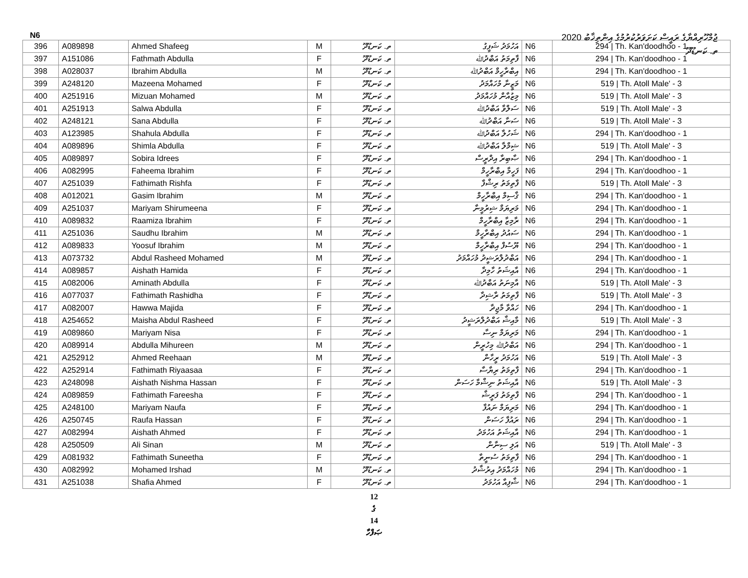N6 ޖުމްހޫރިއްޔާގެ ރައީސް ކަށަވަރުކުރުމުގެ އިންތިޚާބު 2020
ތ. ކަނޑޫދޫ
| 396 | A089898 | Ahmed Shafeeg | M | ތ. ކަނޑޫދޫ | އަހުމަދު ޝަފީގު | N6 | 294 / Th. Kan'doodhoo - 1 |
| 397 | A151086 | Fathmath Abdulla | F | ތ. ކަނޑޫދޫ | ފާތިމަތު އަބްދުﷲ | N6 | 294 / Th. Kan'doodhoo - 1 |
| 398 | A028037 | Ibrahim Abdulla | M | ތ. ކަނޑޫދޫ | އިބްރާހީމް އަބްދުﷲ | N6 | 294 / Th. Kan'doodhoo - 1 |
| 399 | A248120 | Mazeena Mohamed | F | ތ. ކަނޑޫދޫ | މަޒީނާ މުހައްމަދު | N6 | 519 / Th. Atoll Male' - 3 |
| 400 | A251916 | Mizuan Mohamed | M | ތ. ކަނޑޫދޫ | މިޒުއާން މުހައްމަދު | N6 | 519 / Th. Atoll Male' - 3 |
| 401 | A251913 | Salwa Abdulla | F | ތ. ކަނޑޫދޫ | ސަލްވާ އަބްދުﷲ | N6 | 519 / Th. Atoll Male' - 3 |
| 402 | A248121 | Sana Abdulla | F | ތ. ކަނޑޫދޫ | ސަނާ އަބްދުﷲ | N6 | 519 / Th. Atoll Male' - 3 |
| 403 | A123985 | Shahula Abdulla | F | ތ. ކަނޑޫދޫ | ޝަހުލާ އަބްދުﷲ | N6 | 294 / Th. Kan'doodhoo - 1 |
| 404 | A089896 | Shimla Abdulla | F | ތ. ކަނޑޫދޫ | ޝިމްލާ އަބްދުﷲ | N6 | 519 / Th. Atoll Male' - 3 |
| 405 | A089897 | Sobira Idrees | F | ތ. ކަނޑޫދޫ | ޞާބިރާ އިދްރީސް | N6 | 294 / Th. Kan'doodhoo - 1 |
| 406 | A082995 | Faheema Ibrahim | F | ތ. ކަނޑޫދޫ | ފަހީމާ އިބްރާހީމް | N6 | 294 / Th. Kan'doodhoo - 1 |
| 407 | A251039 | Fathimath Rishfa | F | ތ. ކަނޑޫދޫ | ފާތިމަތު ރިޝްފާ | N6 | 519 / Th. Atoll Male' - 3 |
| 408 | A012021 | Gasim Ibrahim | M | ތ. ކަނޑޫދޫ | ޤާސިމް އިބްރާހީމް | N6 | 294 / Th. Kan'doodhoo - 1 |
| 409 | A251037 | Mariyam Shirumeena | F | ތ. ކަނޑޫދޫ | މަރިޔަމް ޝިރުމީނާ | N6 | 294 / Th. Kan'doodhoo - 1 |
| 410 | A089832 | Raamiza Ibrahim | F | ތ. ކަނޑޫދޫ | ރާމިޒާ އިބްރާހީމް | N6 | 294 / Th. Kan'doodhoo - 1 |
| 411 | A251036 | Saudhu Ibrahim | M | ތ. ކަނޑޫދޫ | ސައުދު އިބްރާހީމް | N6 | 294 / Th. Kan'doodhoo - 1 |
| 412 | A089833 | Yoosuf Ibrahim | M | ތ. ކަނޑޫދޫ | ޔޫސުފް އިބްރާހީމް | N6 | 294 / Th. Kan'doodhoo - 1 |
| 413 | A073732 | Abdul Rasheed Mohamed | M | ތ. ކަނޑޫދޫ | އަބްދުލްރަޝީދު މުހައްމަދު | N6 | 294 / Th. Kan'doodhoo - 1 |
| 414 | A089857 | Aishath Hamida | F | ތ. ކަނޑޫދޫ | އާއިޝަތު ހާމިދާ | N6 | 294 / Th. Kan'doodhoo - 1 |
| 415 | A082006 | Aminath Abdulla | F | ތ. ކަނޑޫދޫ | އާމިނަތު އަބްދުﷲ | N6 | 519 / Th. Atoll Male' - 3 |
| 416 | A077037 | Fathimath Rashidha | F | ތ. ކަނޑޫދޫ | ފާތިމަތު ރާޝިދާ | N6 | 519 / Th. Atoll Male' - 3 |
| 417 | A082007 | Hawwa Majida | F | ތ. ކަނޑޫދޫ | ހައްވާ މާޖިދާ | N6 | 294 / Th. Kan'doodhoo - 1 |
| 418 | A254652 | Maisha Abdul Rasheed | F | ތ. ކަނޑޫދޫ | މާއިޝާ އަބްދުލްރަޝީދު | N6 | 519 / Th. Atoll Male' - 3 |
| 419 | A089860 | Mariyam Nisa | F | ތ. ކަނޑޫދޫ | މަރިޔަމް ނިސާ | N6 | 294 / Th. Kan'doodhoo - 1 |
| 420 | A089914 | Abdulla Mihureen | M | ތ. ކަނޑޫދޫ | އަބްދުﷲ މިހުރީން | N6 | 294 / Th. Kan'doodhoo - 1 |
| 421 | A252912 | Ahmed Reehaan | M | ތ. ކަނޑޫދޫ | އަހުމަދު ރީހާން | N6 | 519 / Th. Atoll Male' - 3 |
| 422 | A252914 | Fathimath Riyaasaa | F | ތ. ކަނޑޫދޫ | ފާތިމަތު ރިޔާސާ | N6 | 294 / Th. Kan'doodhoo - 1 |
| 423 | A248098 | Aishath Nishma Hassan | F | ތ. ކަނޑޫދޫ | އާއިޝަތު ނިޝްމާ ހަސަން | N6 | 519 / Th. Atoll Male' - 3 |
| 424 | A089859 | Fathimath Fareesha | F | ތ. ކަނޑޫދޫ | ފާތިމަތު ފަރީޝާ | N6 | 294 / Th. Kan'doodhoo - 1 |
| 425 | A248100 | Mariyam Naufa | F | ތ. ކަނޑޫދޫ | މަރިޔަމް ނައުފާ | N6 | 294 / Th. Kan'doodhoo - 1 |
| 426 | A250745 | Raufa Hassan | F | ތ. ކަނޑޫދޫ | ރައުފާ ހަސަން | N6 | 294 / Th. Kan'doodhoo - 1 |
| 427 | A082994 | Aishath Ahmed | F | ތ. ކަނޑޫދޫ | އާއިޝަތު އަހުމަދު | N6 | 294 / Th. Kan'doodhoo - 1 |
| 428 | A250509 | Ali Sinan | M | ތ. ކަނޑޫދޫ | އަލި ސިނާން | N6 | 519 / Th. Atoll Male' - 3 |
| 429 | A081932 | Fathimath Suneetha | F | ތ. ކަނޑޫދޫ | ފާތިމަތު ސުނީތާ | N6 | 294 / Th. Kan'doodhoo - 1 |
| 430 | A082992 | Mohamed Irshad | M | ތ. ކަނޑޫދޫ | މުހައްމަދު އިރުޝާދު | N6 | 294 / Th. Kan'doodhoo - 1 |
| 431 | A251038 | Shafia Ahmed | F | ތ. ކަނޑޫދޫ | ޝާފިއާ އަހުމަދު | N6 | 294 / Th. Kan'doodhoo - 1 |
12
ގެ
14
ޞަފްހާ